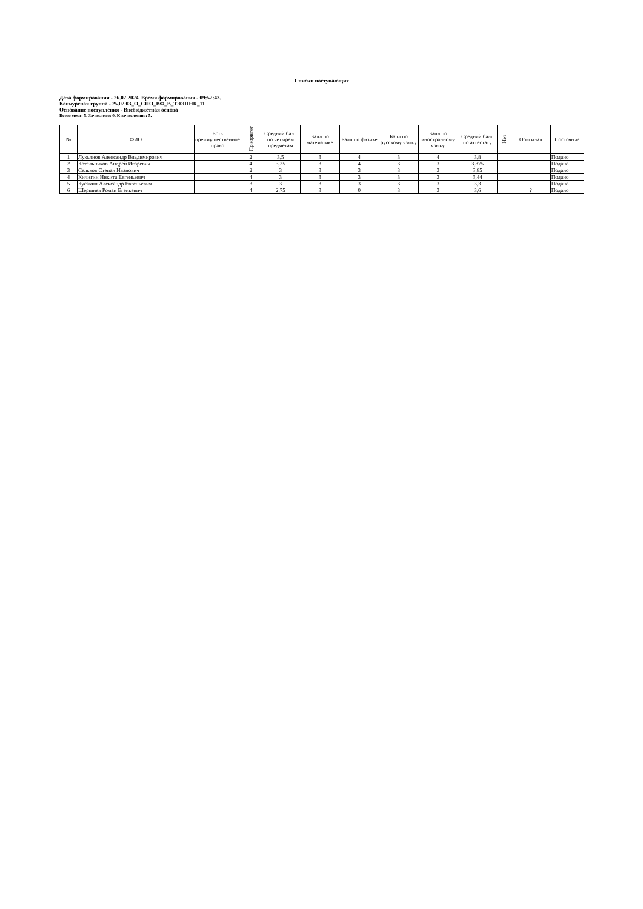Списки поступающих
Дата формирования - 26.07.2024. Время формирования - 09:52:43.
Конкурсная группа - 25.02.03_О_СПО_ВФ_В_ТЭЭПНК_11
Основание поступления - Внебюджетная основа
Всего мест: 5. Зачислено: 0. К зачислению: 5.
| № | ФИО | Есть преимущественное право | Приоритет | Средний балл по четырем предметам | Балл по математике | Балл по физике | Балл по русскому языку | Балл по иностранному языку | Средний балл по аттестату | Нет | Оригинал | Состояние |
| --- | --- | --- | --- | --- | --- | --- | --- | --- | --- | --- | --- | --- |
| 1 | Лукьянов Александр Владимирович | | 2 | 3,5 | 3 | 4 | 3 | 4 | 3,8 | | | Подано |
| 2 | Котельников Андрей Игоревич | | 4 | 3,25 | 3 | 4 | 3 | 3 | 3,875 | | | Подано |
| 3 | Сельков Степан Иванович | | 2 | 3 | 3 | 3 | 3 | 3 | 3,85 | | | Подано |
| 4 | Кичигин Никита Евгеньевич | | 4 | 3 | 3 | 3 | 3 | 3 | 3,44 | | | Подано |
| 5 | Кусакин Александр Евгеньевич | | 3 | 3 | 3 | 3 | 3 | 3 | 3,3 | | | Подано |
| 6 | Шершнев Роман Егеньевич | | 4 | 2,75 | 3 | 0 | 3 | 3 | 3,6 | | ? | Подано |